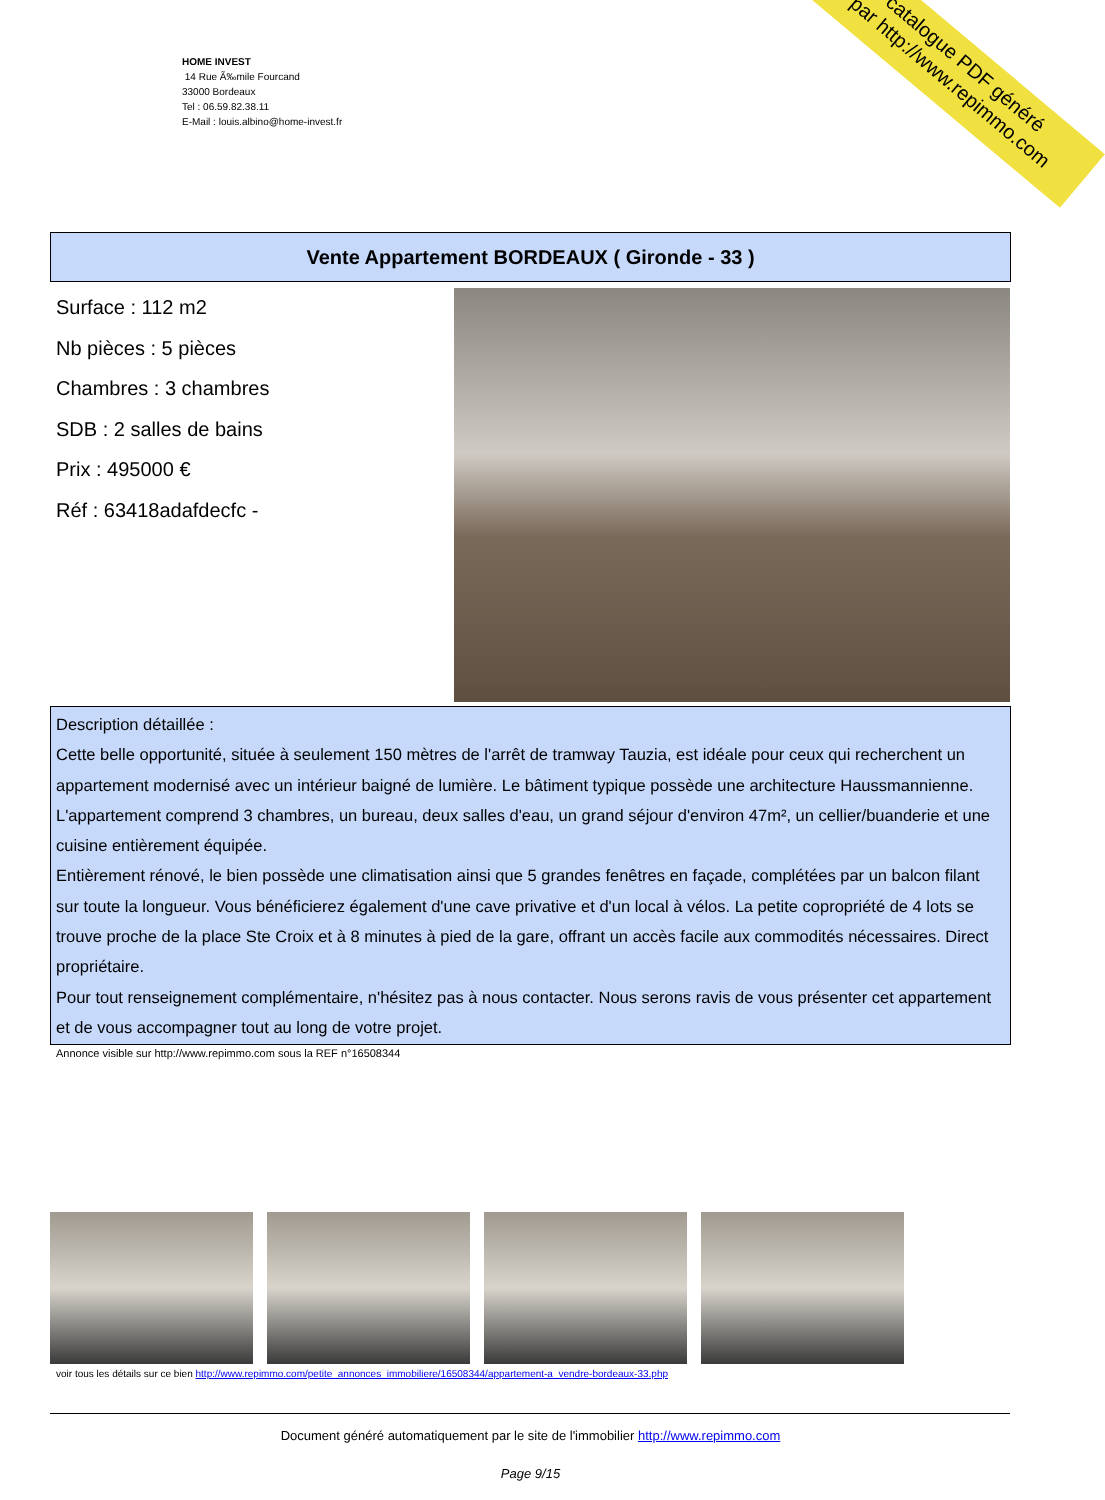HOME INVEST
14 Rue Ã‰mile Fourcand
33000 Bordeaux
Tel : 06.59.82.38.11
E-Mail : louis.albino@home-invest.fr
catalogue PDF généré
par http://www.repimmo.com
Vente Appartement BORDEAUX ( Gironde - 33 )
Surface : 112 m2
Nb pièces : 5 pièces
Chambres : 3 chambres
SDB : 2 salles de bains
Prix : 495000 €
Réf : 63418adafdecfc -
Description détaillée :
Cette belle opportunité, située à seulement 150 mètres de l'arrêt de tramway Tauzia, est idéale pour ceux qui recherchent un appartement modernisé avec un intérieur baigné de lumière. Le bâtiment typique possède une architecture Haussmannienne. L'appartement comprend 3 chambres, un bureau, deux salles d'eau, un grand séjour d'environ 47m², un cellier/buanderie et une cuisine entièrement équipée.
Entièrement rénové, le bien possède une climatisation ainsi que 5 grandes fenêtres en façade, complétées par un balcon filant sur toute la longueur. Vous bénéficierez également d'une cave privative et d'un local à vélos. La petite copropriété de 4 lots se trouve proche de la place Ste Croix et à 8 minutes à pied de la gare, offrant un accès facile aux commodités nécessaires. Direct propriétaire.
Pour tout renseignement complémentaire, n'hésitez pas à nous contacter. Nous serons ravis de vous présenter cet appartement et de vous accompagner tout au long de votre projet.
Annonce visible sur http://www.repimmo.com sous la REF n°16508344
voir tous les détails sur ce bien http://www.repimmo.com/petite_annonces_immobiliere/16508344/appartement-a_vendre-bordeaux-33.php
Document généré automatiquement par le site de l'immobilier http://www.repimmo.com
Page 9/15